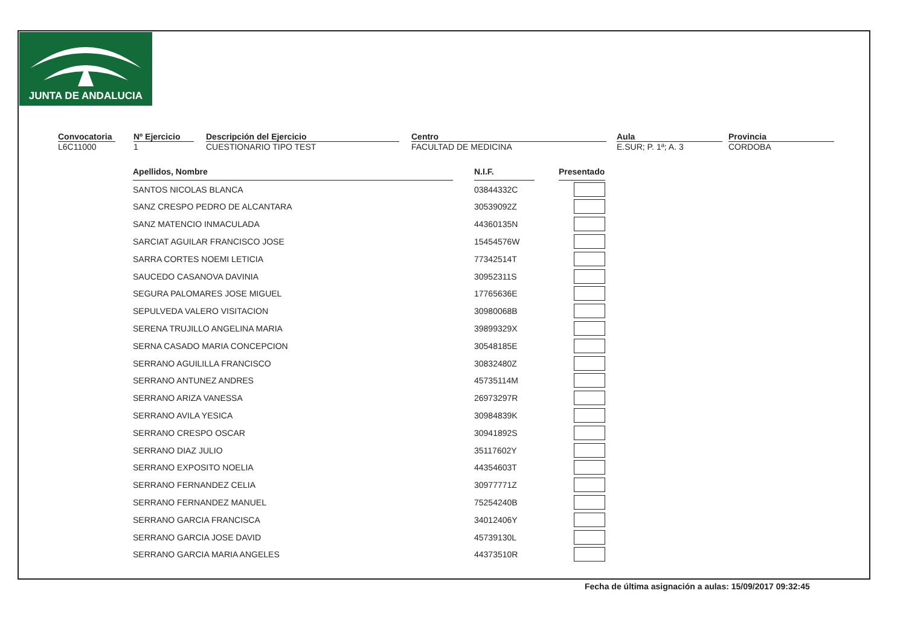JUNTA DE ANDALUCIA
Convocatoria
L6C11000
Nº Ejercicio
1
Descripción del Ejercicio
CUESTIONARIO TIPO TEST
Centro
FACULTAD DE MEDICINA
Aula
E.SUR; P. 1ª; A. 3
Provincia
CORDOBA
| Apellidos, Nombre | | N.I.F. | | Presentado |
| SANTOS NICOLAS BLANCA | | 03844332C | | |
| SANZ CRESPO PEDRO DE ALCANTARA | | 30539092Z | | |
| SANZ MATENCIO INMACULADA | | 44360135N | | |
| SARCIAT AGUILAR FRANCISCO JOSE | | 15454576W | | |
| SARRA CORTES NOEMI LETICIA | | 77342514T | | |
| SAUCEDO CASANOVA DAVINIA | | 30952311S | | |
| SEGURA PALOMARES JOSE MIGUEL | | 17765636E | | |
| SEPULVEDA VALERO VISITACION | | 30980068B | | |
| SERENA TRUJILLO ANGELINA MARIA | | 39899329X | | |
| SERNA CASADO MARIA CONCEPCION | | 30548185E | | |
| SERRANO AGUILILLA FRANCISCO | | 30832480Z | | |
| SERRANO ANTUNEZ ANDRES | | 45735114M | | |
| SERRANO ARIZA VANESSA | | 26973297R | | |
| SERRANO AVILA YESICA | | 30984839K | | |
| SERRANO CRESPO OSCAR | | 30941892S | | |
| SERRANO DIAZ JULIO | | 35117602Y | | |
| SERRANO EXPOSITO NOELIA | | 44354603T | | |
| SERRANO FERNANDEZ CELIA | | 30977771Z | | |
| SERRANO FERNANDEZ MANUEL | | 75254240B | | |
| SERRANO GARCIA FRANCISCA | | 34012406Y | | |
| SERRANO GARCIA JOSE DAVID | | 45739130L | | |
| SERRANO GARCIA MARIA ANGELES | | 44373510R | | |
Fecha de última asignación a aulas: 15/09/2017 09:32:45